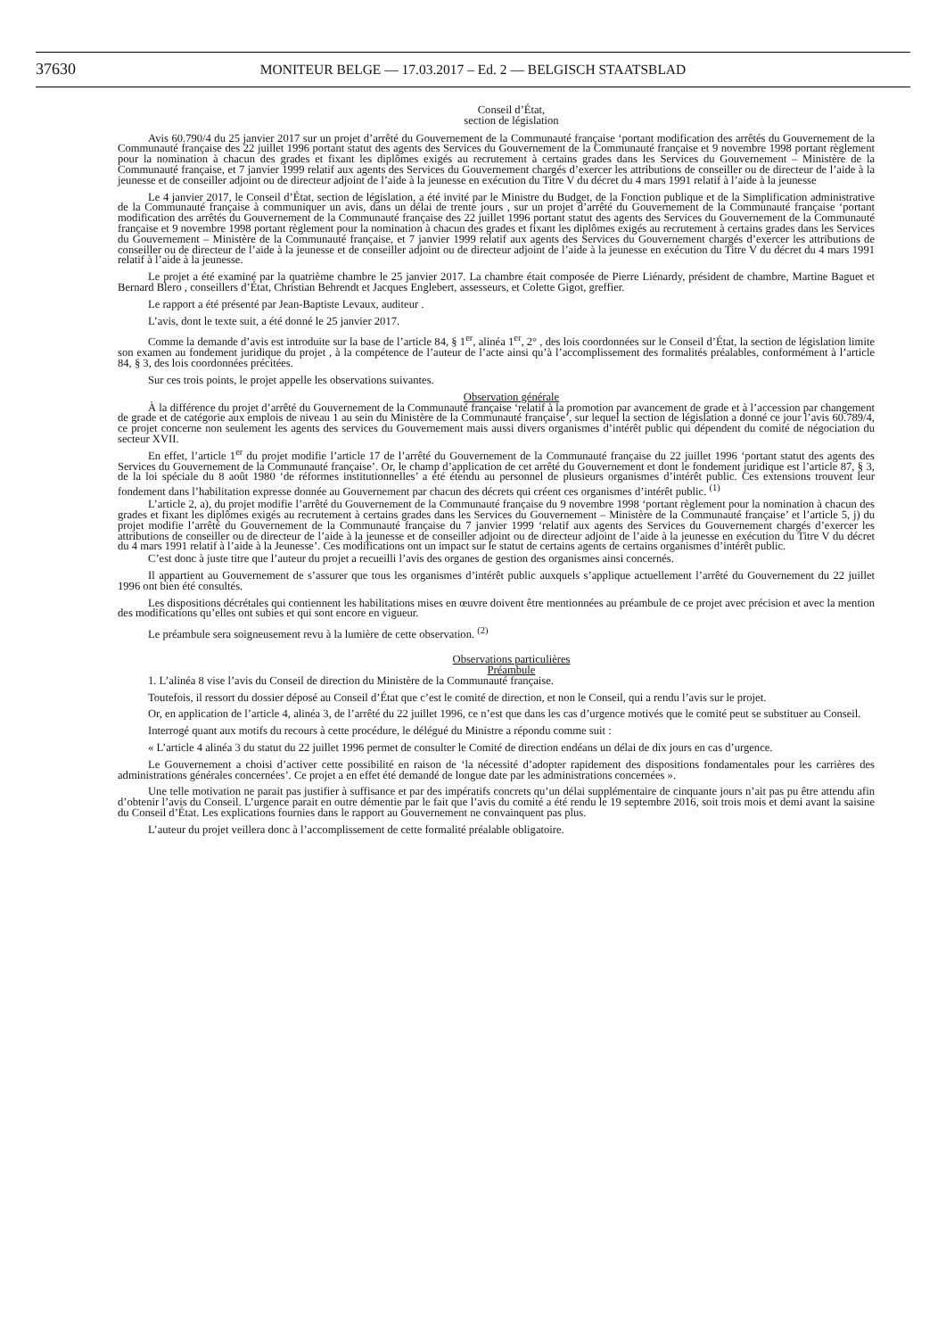37630
MONITEUR BELGE — 17.03.2017 – Ed. 2 — BELGISCH STAATSBLAD
Conseil d’État,
section de législation
Avis 60.790/4 du 25 janvier 2017 sur un projet d’arrêté du Gouvernement de la Communauté française ‘portant modification des arrêtés du Gouvernement de la Communauté française des 22 juillet 1996 portant statut des agents des Services du Gouvernement de la Communauté française et 9 novembre 1998 portant règlement pour la nomination à chacun des grades et fixant les diplômes exigés au recrutement à certains grades dans les Services du Gouvernement – Ministère de la Communauté française, et 7 janvier 1999 relatif aux agents des Services du Gouvernement chargés d’exercer les attributions de conseiller ou de directeur de l’aide à la jeunesse et de conseiller adjoint ou de directeur adjoint de l’aide à la jeunesse en exécution du Titre V du décret du 4 mars 1991 relatif à l’aide à la jeunesse
Le 4 janvier 2017, le Conseil d’État, section de législation, a été invité par le Ministre du Budget, de la Fonction publique et de la Simplification administrative de la Communauté française à communiquer un avis, dans un délai de trente jours , sur un projet d’arrêté du Gouvernement de la Communauté française ‘portant modification des arrêtés du Gouvernement de la Communauté française des 22 juillet 1996 portant statut des agents des Services du Gouvernement de la Communauté française et 9 novembre 1998 portant règlement pour la nomination à chacun des grades et fixant les diplômes exigés au recrutement à certains grades dans les Services du Gouvernement – Ministère de la Communauté française, et 7 janvier 1999 relatif aux agents des Services du Gouvernement chargés d’exercer les attributions de conseiller ou de directeur de l’aide à la jeunesse et de conseiller adjoint ou de directeur adjoint de l’aide à la jeunesse en exécution du Titre V du décret du 4 mars 1991 relatif à l’aide à la jeunesse.
Le projet a été examiné par la quatrième chambre le 25 janvier 2017. La chambre était composée de Pierre Liénardy, président de chambre, Martine Baguet et Bernard Blero , conseillers d’État, Christian Behrendt et Jacques Englebert, assesseurs, et Colette Gigot, greffier.
Le rapport a été présenté par Jean-Baptiste Levaux, auditeur .
L’avis, dont le texte suit, a été donné le 25 janvier 2017.
Comme la demande d’avis est introduite sur la base de l’article 84, § 1<sup>er</sup>, alinéa 1<sup>er</sup>, 2° , des lois coordonnées sur le Conseil d’État, la section de législation limite son examen au fondement juridique du projet , à la compétence de l’auteur de l’acte ainsi qu’à l’accomplissement des formalités préalables, conformément à l’article 84, § 3, des lois coordonnées précitées.
Sur ces trois points, le projet appelle les observations suivantes.
Observation générale
À la différence du projet d’arrêté du Gouvernement de la Communauté française ‘relatif à la promotion par avancement de grade et à l’accession par changement de grade et de catégorie aux emplois de niveau 1 au sein du Ministère de la Communauté française’, sur lequel la section de législation a donné ce jour l’avis 60.789/4, ce projet concerne non seulement les agents des services du Gouvernement mais aussi divers organismes d’intérêt public qui dépendent du comité de négociation du secteur XVII.
En effet, l’article 1<sup>er</sup> du projet modifie l’article 17 de l’arrêté du Gouvernement de la Communauté française du 22 juillet 1996 ‘portant statut des agents des Services du Gouvernement de la Communauté française’. Or, le champ d’application de cet arrêté du Gouvernement et dont le fondement juridique est l’article 87, § 3, de la loi spéciale du 8 août 1980 ‘de réformes institutionnelles’ a été étendu au personnel de plusieurs organismes d’intérêt public. Ces extensions trouvent leur fondement dans l’habilitation expresse donnée au Gouvernement par chacun des décrets qui créent ces organismes d’intérêt public. <sup>(1)</sup>
L’article 2, a), du projet modifie l’arrêté du Gouvernement de la Communauté française du 9 novembre 1998 ‘portant règlement pour la nomination à chacun des grades et fixant les diplômes exigés au recrutement à certains grades dans les Services du Gouvernement – Ministère de la Communauté française’ et l’article 5, j) du projet modifie l’arrêté du Gouvernement de la Communauté française du 7 janvier 1999 ‘relatif aux agents des Services du Gouvernement chargés d’exercer les attributions de conseiller ou de directeur de l’aide à la jeunesse et de conseiller adjoint ou de directeur adjoint de l’aide à la jeunesse en exécution du Titre V du décret du 4 mars 1991 relatif à l’aide à la Jeunesse’. Ces modifications ont un impact sur le statut de certains agents de certains organismes d’intérêt public.
C’est donc à juste titre que l’auteur du projet a recueilli l’avis des organes de gestion des organismes ainsi concernés.
Il appartient au Gouvernement de s’assurer que tous les organismes d’intérêt public auxquels s’applique actuellement l’arrêté du Gouvernement du 22 juillet 1996 ont bien été consultés.
Les dispositions décrétales qui contiennent les habilitations mises en œuvre doivent être mentionnées au préambule de ce projet avec précision et avec la mention des modifications qu’elles ont subies et qui sont encore en vigueur.
Le préambule sera soigneusement revu à la lumière de cette observation. <sup>(2)</sup>
Observations particulières
Préambule
1. L’alinéa 8 vise l’avis du Conseil de direction du Ministère de la Communauté française.
Toutefois, il ressort du dossier déposé au Conseil d’État que c’est le comité de direction, et non le Conseil, qui a rendu l’avis sur le projet.
Or, en application de l’article 4, alinéa 3, de l’arrêté du 22 juillet 1996, ce n’est que dans les cas d’urgence motivés que le comité peut se substituer au Conseil.
Interrogé quant aux motifs du recours à cette procédure, le délégué du Ministre a répondu comme suit :
« L’article 4 alinéa 3 du statut du 22 juillet 1996 permet de consulter le Comité de direction endéans un délai de dix jours en cas d’urgence.
Le Gouvernement a choisi d’activer cette possibilité en raison de ‘la nécessité d’adopter rapidement des dispositions fondamentales pour les carrières des administrations générales concernées’. Ce projet a en effet été demandé de longue date par les administrations concernées ».
Une telle motivation ne parait pas justifier à suffisance et par des impératifs concrets qu’un délai supplémentaire de cinquante jours n’ait pas pu être attendu afin d’obtenir l’avis du Conseil. L’urgence parait en outre démentie par le fait que l’avis du comité a été rendu le 19 septembre 2016, soit trois mois et demi avant la saisine du Conseil d’État. Les explications fournies dans le rapport au Gouvernement ne convainquent pas plus.
L’auteur du projet veillera donc à l’accomplissement de cette formalité préalable obligatoire.